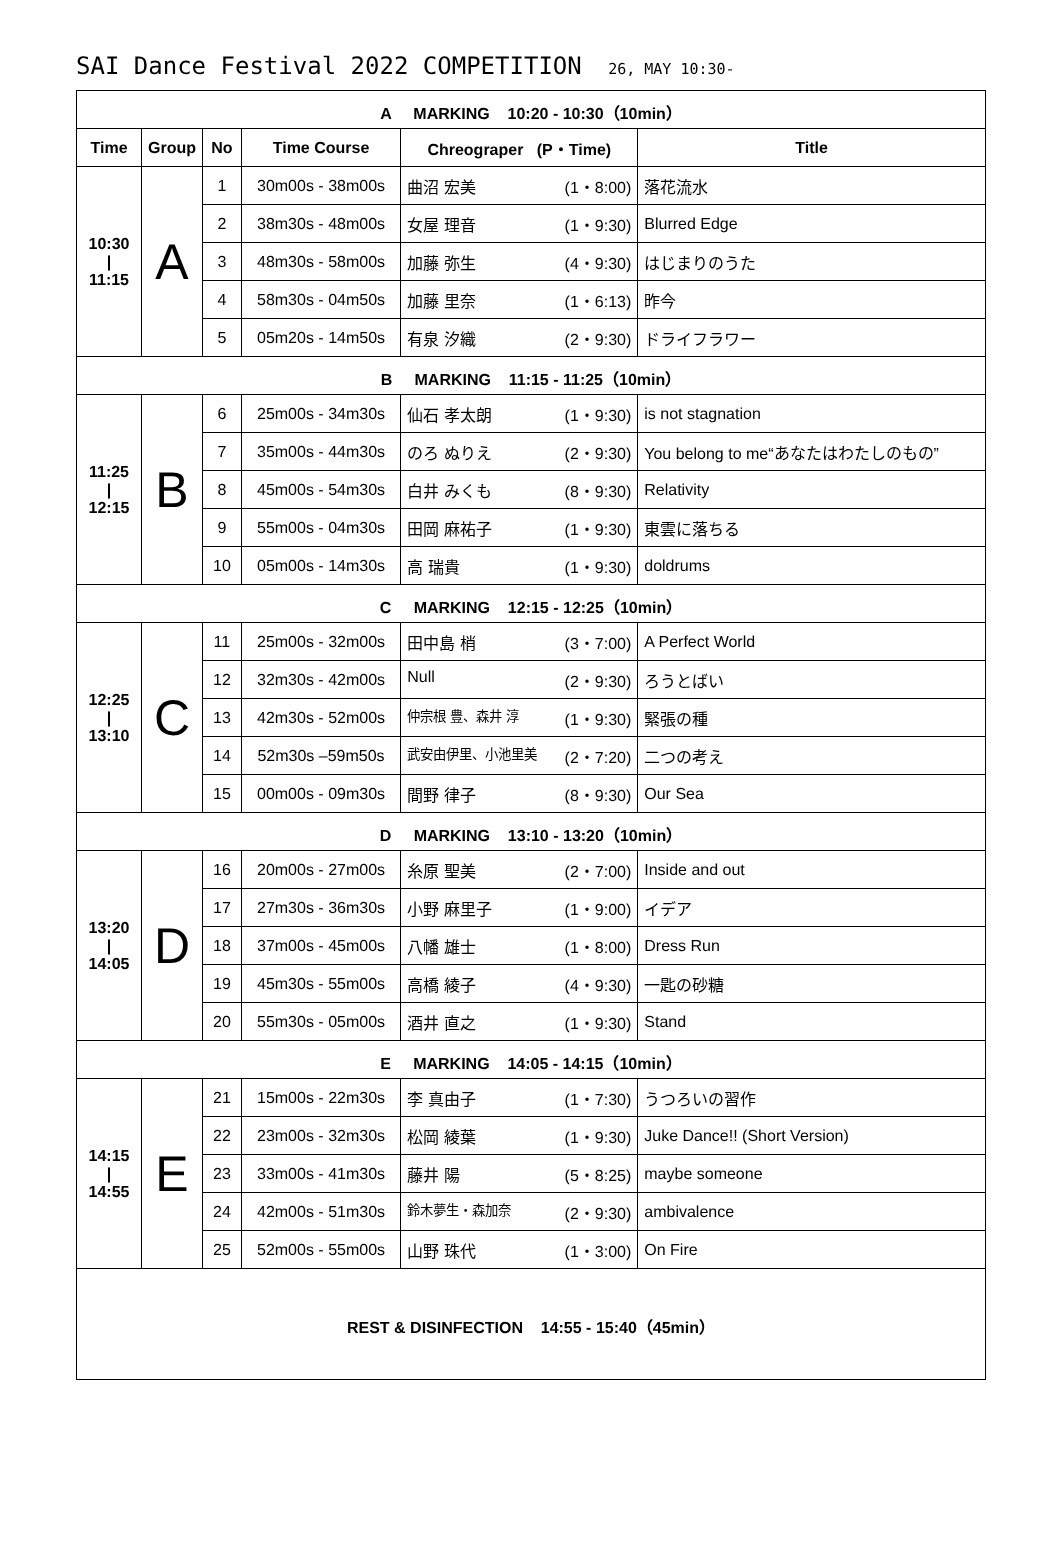SAI Dance Festival 2022 COMPETITION 26, MAY 10:30-
| A MARKING 10:20 - 10:30（10min） | | | | | |
| Time | Group | No | Time Course | Chreograper (P・Time) | Title |
| 10:30 / 11:15 | A | 1 | 30m00s - 38m00s | 曲沼 宏美 (1・8:00) | 落花流水 |
| | | 2 | 38m30s - 48m00s | 女屋 理音 (1・9:30) | Blurred Edge |
| | | 3 | 48m30s - 58m00s | 加藤 弥生 (4・9:30) | はじまりのうた |
| | | 4 | 58m30s - 04m50s | 加藤 里奈 (1・6:13) | 昨今 |
| | | 5 | 05m20s - 14m50s | 有泉 汐織 (2・9:30) | ドライフラワー |
| B MARKING 11:15 - 11:25（10min） | | | | | |
| 11:25 / 12:15 | B | 6 | 25m00s - 34m30s | 仙石 孝太朗 (1・9:30) | is not stagnation |
| | | 7 | 35m00s - 44m30s | のろ ぬりえ (2・9:30) | You belong to me“あなたはわたしのもの” |
| | | 8 | 45m00s - 54m30s | 白井 みくも (8・9:30) | Relativity |
| | | 9 | 55m00s - 04m30s | 田岡 麻祐子 (1・9:30) | 東雲に落ちる |
| | | 10 | 05m00s - 14m30s | 高 瑞貴 (1・9:30) | doldrums |
| C MARKING 12:15 - 12:25（10min） | | | | | |
| 12:25 / 13:10 | C | 11 | 25m00s - 32m00s | 田中島 梢 (3・7:00) | A Perfect World |
| | | 12 | 32m30s - 42m00s | Null (2・9:30) | ろうとばい |
| | | 13 | 42m30s - 52m00s | 仲宗根 豊、森井 淳 (1・9:30) | 緊張の種 |
| | | 14 | 52m30s –59m50s | 武安由伊里、小池里美 (2・7:20) | 二つの考え |
| | | 15 | 00m00s - 09m30s | 間野 律子 (8・9:30) | Our Sea |
| D MARKING 13:10 - 13:20（10min） | | | | | |
| 13:20 / 14:05 | D | 16 | 20m00s - 27m00s | 糸原 聖美 (2・7:00) | Inside and out |
| | | 17 | 27m30s - 36m30s | 小野 麻里子 (1・9:00) | イデア |
| | | 18 | 37m00s - 45m00s | 八幡 雄士 (1・8:00) | Dress Run |
| | | 19 | 45m30s - 55m00s | 高橋 綾子 (4・9:30) | 一匙の砂糖 |
| | | 20 | 55m30s - 05m00s | 酒井 直之 (1・9:30) | Stand |
| E MARKING 14:05 - 14:15（10min） | | | | | |
| 14:15 / 14:55 | E | 21 | 15m00s - 22m30s | 李 真由子 (1・7:30) | うつろいの習作 |
| | | 22 | 23m00s - 32m30s | 松岡 綾葉 (1・9:30) | Juke Dance!! (Short Version) |
| | | 23 | 33m00s - 41m30s | 藤井 陽 (5・8:25) | maybe someone |
| | | 24 | 42m00s - 51m30s | 鈴木夢生・森加奈 (2・9:30) | ambivalence |
| | | 25 | 52m00s - 55m00s | 山野 珠代 (1・3:00) | On Fire |
| REST & DISINFECTION 14:55 - 15:40（45min） | | | | | |